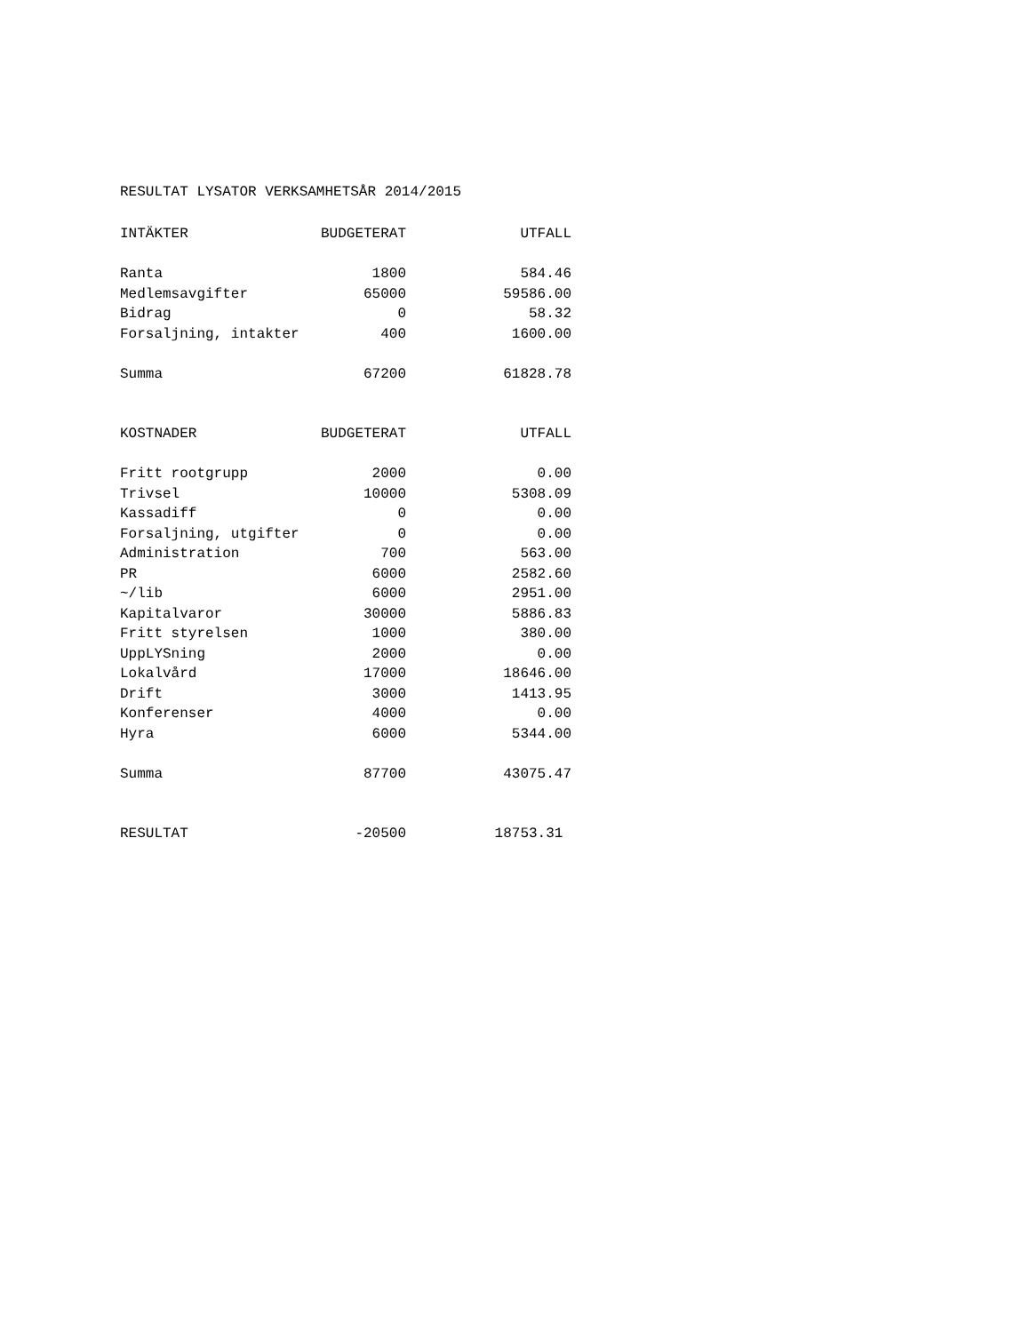RESULTAT LYSATOR VERKSAMHETSÅR 2014/2015
| INTÄKTER | BUDGETERAT | UTFALL |
| --- | --- | --- |
| Ranta | 1800 | 584.46 |
| Medlemsavgifter | 65000 | 59586.00 |
| Bidrag | 0 | 58.32 |
| Forsaljning, intakter | 400 | 1600.00 |
| Summa | 67200 | 61828.78 |
| KOSTNADER | BUDGETERAT | UTFALL |
| Fritt rootgrupp | 2000 | 0.00 |
| Trivsel | 10000 | 5308.09 |
| Kassadiff | 0 | 0.00 |
| Forsaljning, utgifter | 0 | 0.00 |
| Administration | 700 | 563.00 |
| PR | 6000 | 2582.60 |
| ~/lib | 6000 | 2951.00 |
| Kapitalvaror | 30000 | 5886.83 |
| Fritt styrelsen | 1000 | 380.00 |
| UppLYSning | 2000 | 0.00 |
| Lokalvård | 17000 | 18646.00 |
| Drift | 3000 | 1413.95 |
| Konferenser | 4000 | 0.00 |
| Hyra | 6000 | 5344.00 |
| Summa | 87700 | 43075.47 |
| RESULTAT | -20500 | 18753.31 |